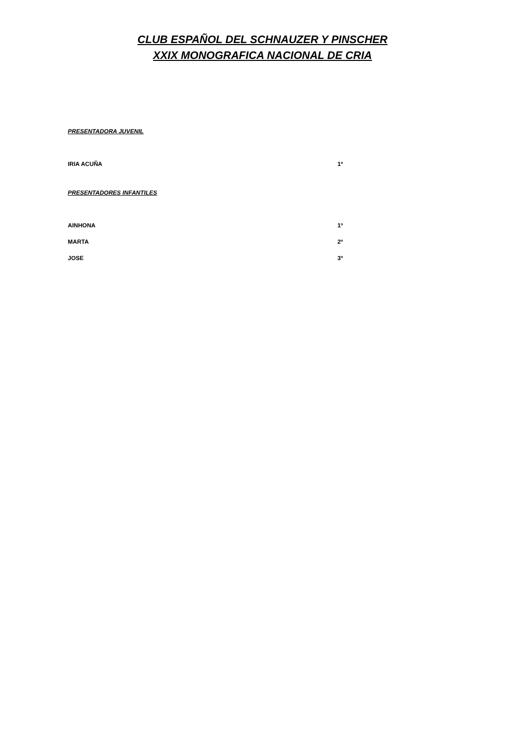CLUB ESPAÑOL DEL SCHNAUZER Y PINSCHER
XXIX MONOGRAFICA NACIONAL DE CRIA
PRESENTADORA JUVENIL
| IRIA ACUÑA | 1º |
PRESENTADORES INFANTILES
| AINHONA | 1º |
| MARTA | 2º |
| JOSE | 3º |